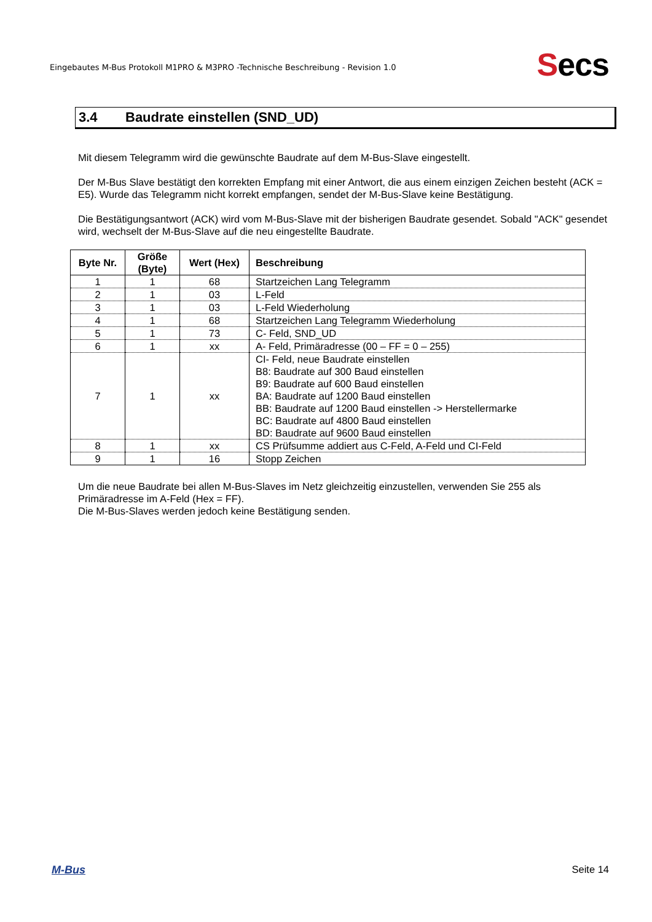Eingebautes M-Bus Protokoll M1PRO & M3PRO -Technische Beschreibung - Revision 1.0
Secs
3.4 Baudrate einstellen (SND_UD)
Mit diesem Telegramm wird die gewünschte Baudrate auf dem M-Bus-Slave eingestellt.
Der M-Bus Slave bestätigt den korrekten Empfang mit einer Antwort, die aus einem einzigen Zeichen besteht (ACK = E5). Wurde das Telegramm nicht korrekt empfangen, sendet der M-Bus-Slave keine Bestätigung.
Die Bestätigungsantwort (ACK) wird vom M-Bus-Slave mit der bisherigen Baudrate gesendet. Sobald "ACK" gesendet wird, wechselt der M-Bus-Slave auf die neu eingestellte Baudrate.
| Byte Nr. | Größe (Byte) | Wert (Hex) | Beschreibung |
| --- | --- | --- | --- |
| 1 | 1 | 68 | Startzeichen Lang Telegramm |
| 2 | 1 | 03 | L-Feld |
| 3 | 1 | 03 | L-Feld Wiederholung |
| 4 | 1 | 68 | Startzeichen Lang Telegramm Wiederholung |
| 5 | 1 | 73 | C- Feld, SND_UD |
| 6 | 1 | xx | A- Feld, Primäradresse (00 – FF = 0 – 255) |
| 7 | 1 | xx | CI- Feld, neue Baudrate einstellen B8: Baudrate auf 300 Baud einstellen B9: Baudrate auf 600 Baud einstellen BA: Baudrate auf 1200 Baud einstellen BB: Baudrate auf 1200 Baud einstellen -> Herstellermarke BC: Baudrate auf 4800 Baud einstellen BD: Baudrate auf 9600 Baud einstellen |
| 8 | 1 | xx | CS Prüfsumme addiert aus C-Feld, A-Feld und CI-Feld |
| 9 | 1 | 16 | Stopp Zeichen |
Um die neue Baudrate bei allen M-Bus-Slaves im Netz gleichzeitig einzustellen, verwenden Sie 255 als Primäradresse im A-Feld (Hex = FF).
Die M-Bus-Slaves werden jedoch keine Bestätigung senden.
M-Bus Seite 14